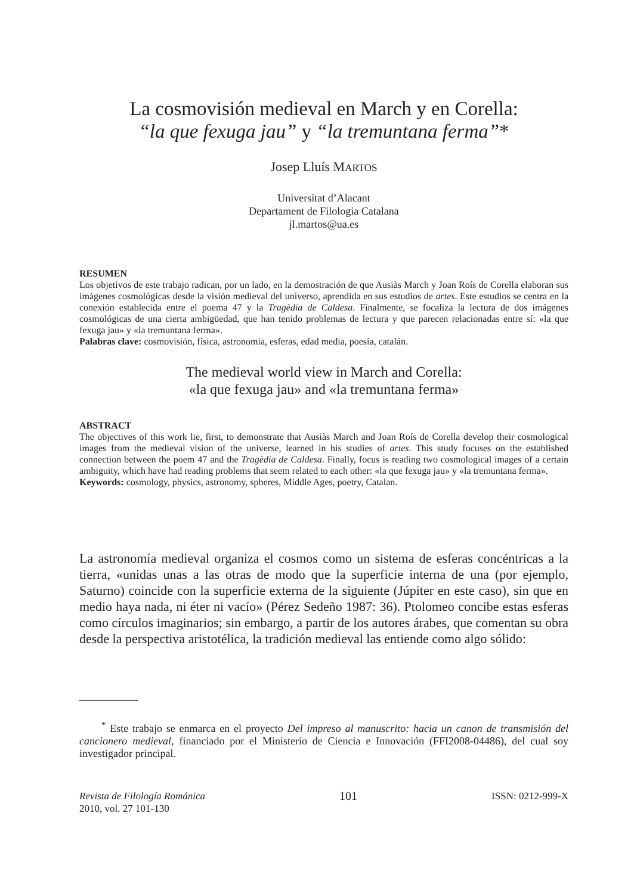La cosmovisión medieval en March y en Corella:
“la que fexuga jau” y “la tremuntana ferma”*
Josep Lluís MARTOS
Universitat d’Alacant
Departament de Filologia Catalana
jl.martos@ua.es
RESUMEN
Los objetivos de este trabajo radican, por un lado, en la demostración de que Ausiàs March y Joan Roís de Corella elaboran sus imágenes cosmológicas desde la visión medieval del universo, aprendida en sus estudios de artes. Este estudios se centra en la conexión establecida entre el poema 47 y la Tragèdia de Caldesa. Finalmente, se focaliza la lectura de dos imágenes cosmológicas de una cierta ambigüedad, que han tenido problemas de lectura y que parecen relacionadas entre sí: «la que fexuga jau» y «la tremuntana ferma».
Palabras clave: cosmovisión, física, astronomía, esferas, edad media, poesía, catalán.
The medieval world view in March and Corella:
«la que fexuga jau» and «la tremuntana ferma»
ABSTRACT
The objectives of this work lie, first, to demonstrate that Ausiàs March and Joan Roís de Corella develop their cosmological images from the medieval vision of the universe, learned in his studies of artes. This study focuses on the established connection between the poem 47 and the Tragèdia de Caldesa. Finally, focus is reading two cosmological images of a certain ambiguity, which have had reading problems that seem related to each other: «la que fexuga jau» y «la tremuntana ferma».
Keywords: cosmology, physics, astronomy, spheres, Middle Ages, poetry, Catalan.
La astronomía medieval organiza el cosmos como un sistema de esferas concéntricas a la tierra, «unidas unas a las otras de modo que la superficie interna de una (por ejemplo, Saturno) coincide con la superficie externa de la siguiente (Júpiter en este caso), sin que en medio haya nada, ni éter ni vacío» (Pérez Sedeño 1987: 36). Ptolomeo concibe estas esferas como círculos imaginarios; sin embargo, a partir de los autores árabes, que comentan su obra desde la perspectiva aristotélica, la tradición medieval las entiende como algo sólido:
<sup>*</sup> Este trabajo se enmarca en el proyecto Del impreso al manuscrito: hacia un canon de transmisión del cancionero medieval, financiado por el Ministerio de Ciencia e Innovación (FFI2008-04486), del cual soy investigador principal.
Revista de Filología Románica
2010, vol. 27 101-130
101
ISSN: 0212-999-X